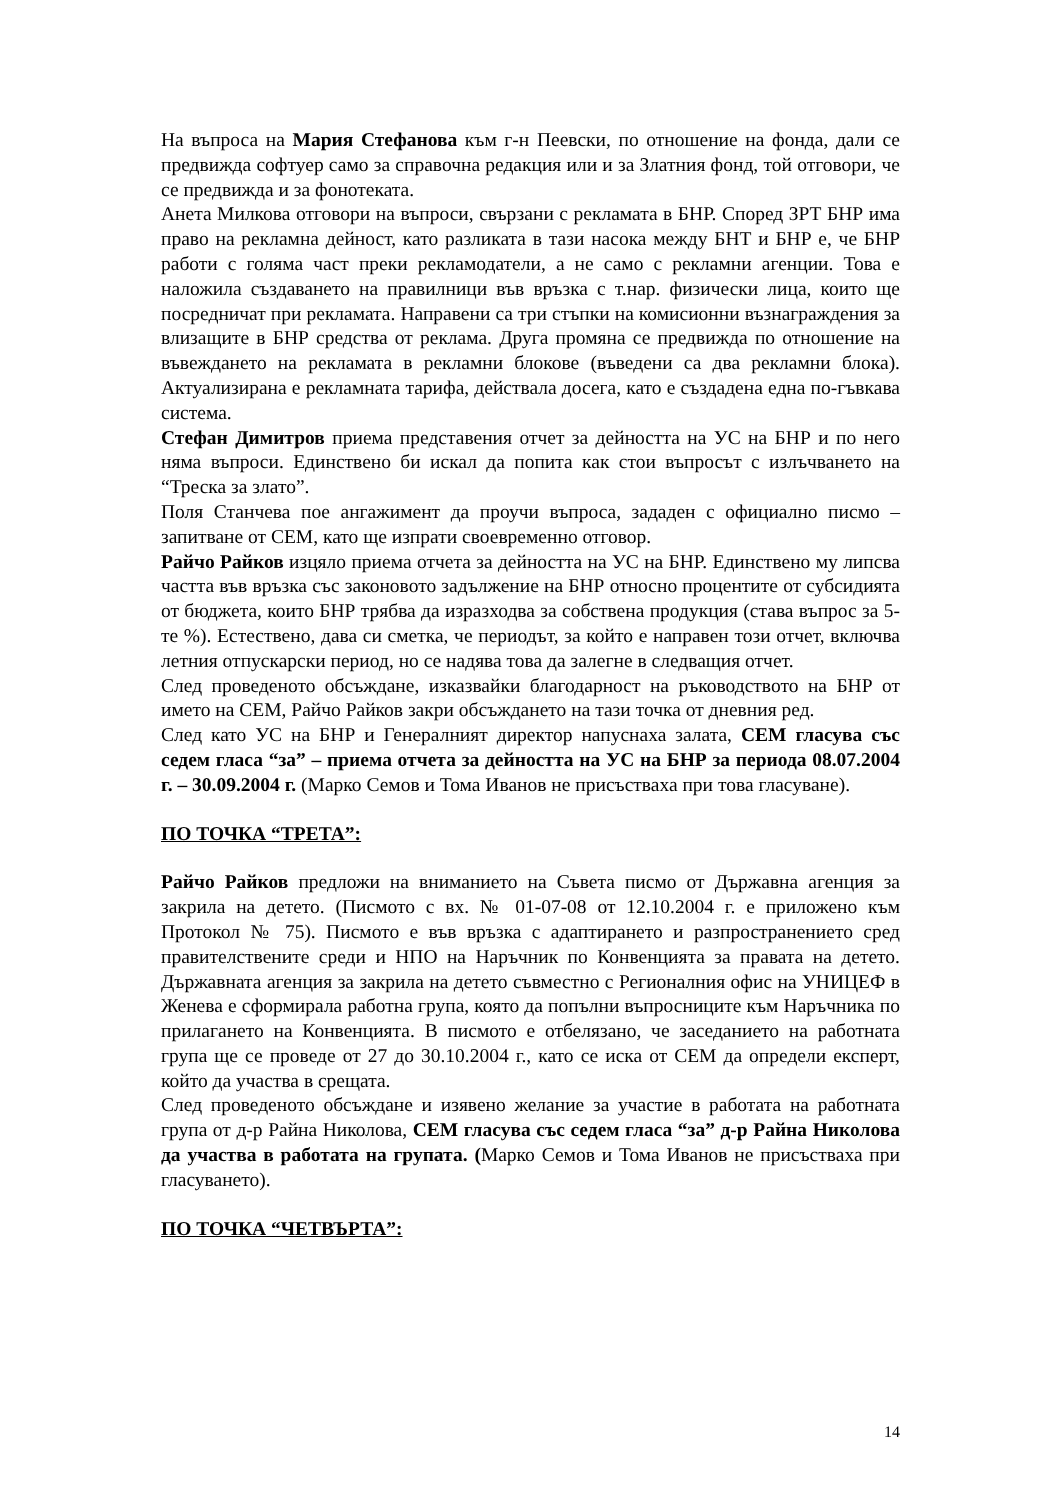На въпроса на Мария Стефанова към г-н Пеевски, по отношение на фонда, дали се предвижда софтуер само за справочна редакция или и за Златния фонд, той отговори, че се предвижда и за фонотеката.
Анета Милкова отговори на въпроси, свързани с рекламата в БНР. Според ЗРТ БНР има право на рекламна дейност, като разликата в тази насока между БНТ и БНР е, че БНР работи с голяма част преки рекламодатели, а не само с рекламни агенции. Това е наложила създаването на правилници във връзка с т.нар. физически лица, които ще посредничат при рекламата. Направени са три стъпки на комисионни възнаграждения за влизащите в БНР средства от реклама. Друга промяна се предвижда по отношение на въвеждането на рекламата в рекламни блокове (въведени са два рекламни блока). Актуализирана е рекламната тарифа, действала досега, като е създадена една по-гъвкава система.
Стефан Димитров приема представения отчет за дейността на УС на БНР и по него няма въпроси. Единствено би искал да попита как стои въпросът с излъчването на “Треска за злато”.
Поля Станчева пое ангажимент да проучи въпроса, зададен с официално писмо – запитване от СЕМ, като ще изпрати своевременно отговор.
Райчо Райков изцяло приема отчета за дейността на УС на БНР. Единствено му липсва частта във връзка със законовото задължение на БНР относно процентите от субсидията от бюджета, които БНР трябва да изразходва за собствена продукция (става въпрос за 5-те %). Естествено, дава си сметка, че периодът, за който е направен този отчет, включва летния отпускарски период, но се надява това да залегне в следващия отчет.
След проведеното обсъждане, изказвайки благодарност на ръководството на БНР от името на СЕМ, Райчо Райков закри обсъждането на тази точка от дневния ред.
След като УС на БНР и Генералният директор напуснаха залата, СЕМ гласува със седем гласа “за” – приема отчета за дейността на УС на БНР за периода 08.07.2004 г. – 30.09.2004 г. (Марко Семов и Тома Иванов не присъстваха при това гласуване).
ПО ТОЧКА “ТРЕТА”:
Райчо Райков предложи на вниманието на Съвета писмо от Държавна агенция за закрила на детето. (Писмото с вх. № 01-07-08 от 12.10.2004 г. е приложено към Протокол № 75). Писмото е във връзка с адаптирането и разпространението сред правителствените среди и НПО на Наръчник по Конвенцията за правата на детето. Държавната агенция за закрила на детето съвместно с Регионалния офис на УНИЦЕФ в Женева е сформирала работна група, която да попълни въпросниците към Наръчника по прилагането на Конвенцията. В писмото е отбелязано, че заседанието на работната група ще се проведе от 27 до 30.10.2004 г., като се иска от СЕМ да определи експерт, който да участва в срещата.
След проведеното обсъждане и изявено желание за участие в работата на работната група от д-р Райна Николова, СЕМ гласува със седем гласа “за” д-р Райна Николова да участва в работата на групата. (Марко Семов и Тома Иванов не присъстваха при гласуването).
ПО ТОЧКА “ЧЕТВЪРТА”:
14